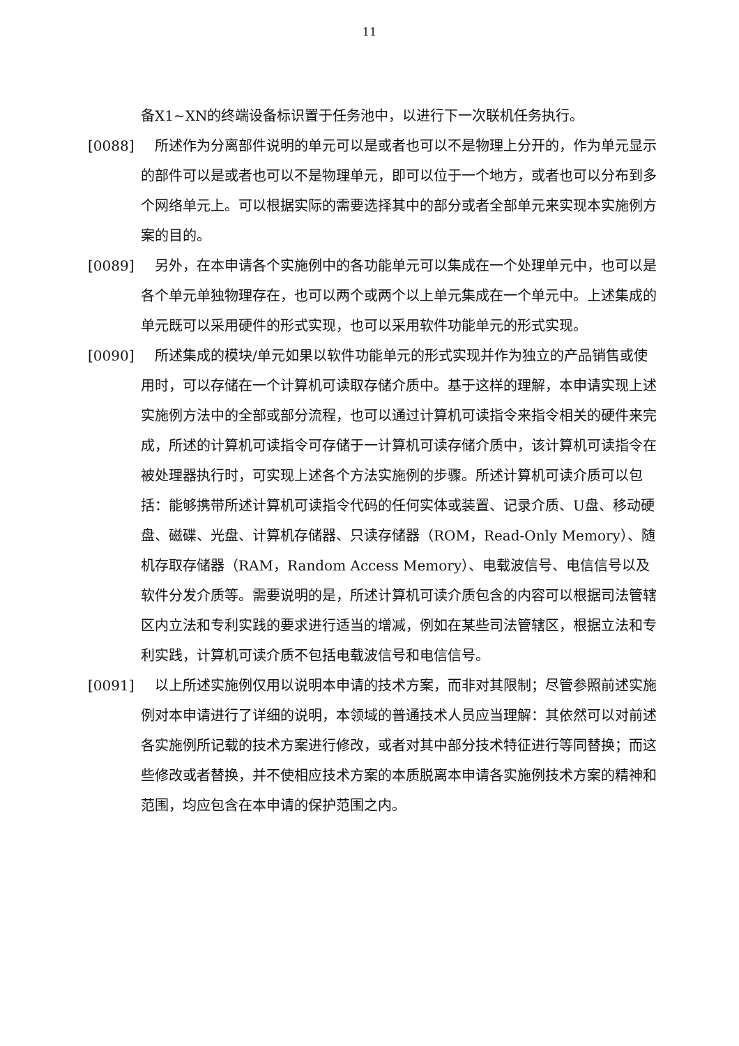11
备X1~XN的终端设备标识置于任务池中，以进行下一次联机任务执行。
[0088] 所述作为分离部件说明的单元可以是或者也可以不是物理上分开的，作为单元显示的部件可以是或者也可以不是物理单元，即可以位于一个地方，或者也可以分布到多个网络单元上。可以根据实际的需要选择其中的部分或者全部单元来实现本实施例方案的目的。
[0089] 另外，在本申请各个实施例中的各功能单元可以集成在一个处理单元中，也可以是各个单元单独物理存在，也可以两个或两个以上单元集成在一个单元中。上述集成的单元既可以采用硬件的形式实现，也可以采用软件功能单元的形式实现。
[0090] 所述集成的模块/单元如果以软件功能单元的形式实现并作为独立的产品销售或使用时，可以存储在一个计算机可读取存储介质中。基于这样的理解，本申请实现上述实施例方法中的全部或部分流程，也可以通过计算机可读指令来指令相关的硬件来完成，所述的计算机可读指令可存储于一计算机可读存储介质中，该计算机可读指令在被处理器执行时，可实现上述各个方法实施例的步骤。所述计算机可读介质可以包括：能够携带所述计算机可读指令代码的任何实体或装置、记录介质、U盘、移动硬盘、磁碟、光盘、计算机存储器、只读存储器（ROM，Read-Only Memory）、随机存取存储器（RAM，Random Access Memory）、电载波信号、电信信号以及软件分发介质等。需要说明的是，所述计算机可读介质包含的内容可以根据司法管辖区内立法和专利实践的要求进行适当的增减，例如在某些司法管辖区，根据立法和专利实践，计算机可读介质不包括电载波信号和电信信号。
[0091] 以上所述实施例仅用以说明本申请的技术方案，而非对其限制；尽管参照前述实施例对本申请进行了详细的说明，本领域的普通技术人员应当理解：其依然可以对前述各实施例所记载的技术方案进行修改，或者对其中部分技术特征进行等同替换；而这些修改或者替换，并不使相应技术方案的本质脱离本申请各实施例技术方案的精神和范围，均应包含在本申请的保护范围之内。